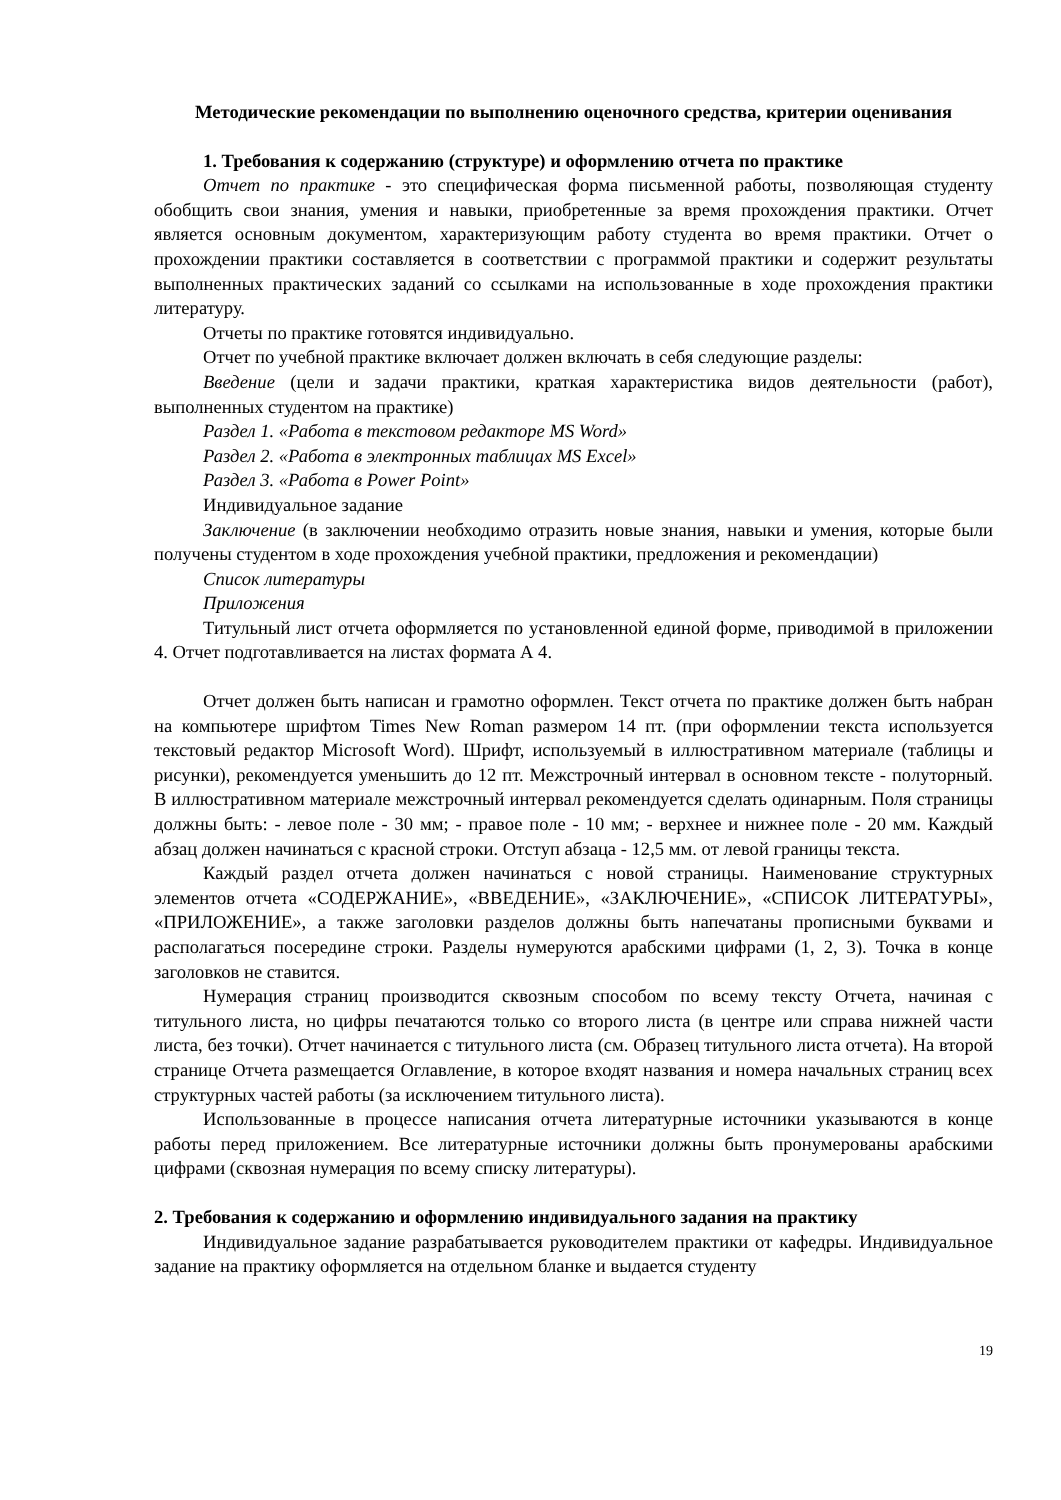Методические рекомендации по выполнению оценочного средства, критерии оценивания
1. Требования к содержанию (структуре) и оформлению отчета по практике
Отчет по практике - это специфическая форма письменной работы, позволяющая студенту обобщить свои знания, умения и навыки, приобретенные за время прохождения практики. Отчет является основным документом, характеризующим работу студента во время практики. Отчет о прохождении практики составляется в соответствии с программой практики и содержит результаты выполненных практических заданий со ссылками на использованные в ходе прохождения практики литературу.
Отчеты по практике готовятся индивидуально.
Отчет по учебной практике включает должен включать в себя следующие разделы:
Введение (цели и задачи практики, краткая характеристика видов деятельности (работ), выполненных студентом на практике)
Раздел 1. «Работа в текстовом редакторе MS Word»
Раздел 2. «Работа в электронных таблицах MS Excel»
Раздел 3. «Работа в Power Point»
Индивидуальное задание
Заключение (в заключении необходимо отразить новые знания, навыки и умения, которые были получены студентом в ходе прохождения учебной практики, предложения и рекомендации)
Список литературы
Приложения
Титульный лист отчета оформляется по установленной единой форме, приводимой в приложении 4. Отчет подготавливается на листах формата А 4.
Отчет должен быть написан и грамотно оформлен. Текст отчета по практике должен быть набран на компьютере шрифтом Times New Roman размером 14 пт. (при оформлении текста используется текстовый редактор Microsoft Word). Шрифт, используемый в иллюстративном материале (таблицы и рисунки), рекомендуется уменьшить до 12 пт. Межстрочный интервал в основном тексте - полуторный. В иллюстративном материале межстрочный интервал рекомендуется сделать одинарным. Поля страницы должны быть: - левое поле - 30 мм; - правое поле - 10 мм; - верхнее и нижнее поле - 20 мм. Каждый абзац должен начинаться с красной строки. Отступ абзаца - 12,5 мм. от левой границы текста.
Каждый раздел отчета должен начинаться с новой страницы. Наименование структурных элементов отчета «СОДЕРЖАНИЕ», «ВВЕДЕНИЕ», «ЗАКЛЮЧЕНИЕ», «СПИСОК ЛИТЕРАТУРЫ», «ПРИЛОЖЕНИЕ», а также заголовки разделов должны быть напечатаны прописными буквами и располагаться посередине строки. Разделы нумеруются арабскими цифрами (1, 2, 3). Точка в конце заголовков не ставится.
Нумерация страниц производится сквозным способом по всему тексту Отчета, начиная с титульного листа, но цифры печатаются только со второго листа (в центре или справа нижней части листа, без точки). Отчет начинается с титульного листа (см. Образец титульного листа отчета). На второй странице Отчета размещается Оглавление, в которое входят названия и номера начальных страниц всех структурных частей работы (за исключением титульного листа).
Использованные в процессе написания отчета литературные источники указываются в конце работы перед приложением. Все литературные источники должны быть пронумерованы арабскими цифрами (сквозная нумерация по всему списку литературы).
2. Требования к содержанию и оформлению индивидуального задания на практику
Индивидуальное задание разрабатывается руководителем практики от кафедры. Индивидуальное задание на практику оформляется на отдельном бланке и выдается студенту
19